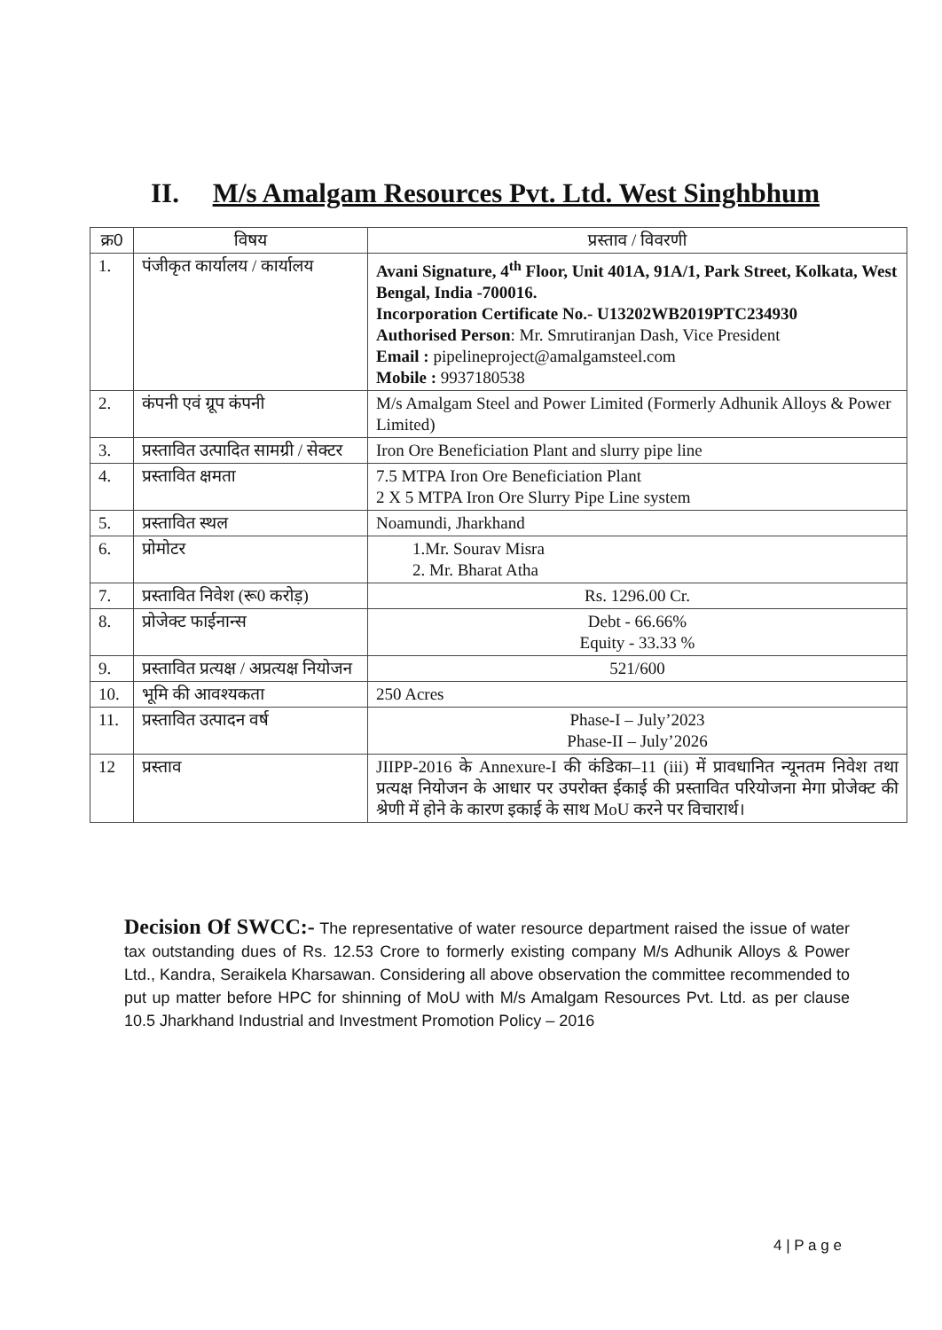II. M/s Amalgam Resources Pvt. Ltd. West Singhbhum
| क्र0 | विषय | प्रस्ताव / विवरणी |
| --- | --- | --- |
| 1. | पंजीकृत कार्यालय / कार्यालय | Avani Signature, 4<sup>th</sup> Floor, Unit 401A, 91A/1, Park Street, Kolkata, West Bengal, India -700016. Incorporation Certificate No.- U13202WB2019PTC234930 Authorised Person : Mr. Smrutiranjan Dash, Vice President Email : pipelineproject@amalgamsteel.com Mobile : 9937180538 |
| 2. | कंपनी एवं ग्रूप कंपनी | M/s Amalgam Steel and Power Limited (Formerly Adhunik Alloys & Power Limited) |
| 3. | प्रस्तावित उत्पादित सामग्री / सेक्टर | Iron Ore Beneficiation Plant and slurry pipe line |
| 4. | प्रस्तावित क्षमता | 7.5 MTPA Iron Ore Beneficiation Plant 2 X 5 MTPA Iron Ore Slurry Pipe Line system |
| 5. | प्रस्तावित स्थल | Noamundi, Jharkhand |
| 6. | प्रोमोटर | 1.Mr. Sourav Misra 2. Mr. Bharat Atha |
| 7. | प्रस्तावित निवेश (रू0 करोड़) | Rs. 1296.00 Cr. |
| 8. | प्रोजेक्ट फाईनान्स | Debt - 66.66% Equity - 33.33 % |
| 9. | प्रस्तावित प्रत्यक्ष / अप्रत्यक्ष नियोजन | 521/600 |
| 10. | भूमि की आवश्यकता | 250 Acres |
| 11. | प्रस्तावित उत्पादन वर्ष | Phase-I – July’2023 Phase-II – July’2026 |
| 12 | प्रस्ताव | JIIPP-2016 के Annexure-I की कंडिका–11 (iii) में प्रावधानित न्यूनतम निवेश तथा प्रत्यक्ष नियोजन के आधार पर उपरोक्त ईकाई की प्रस्तावित परियोजना मेगा प्रोजेक्ट की श्रेणी में होने के कारण इकाई के साथ MoU करने पर विचारार्थ। |
Decision Of SWCC:- The representative of water resource department raised the issue of water tax outstanding dues of Rs. 12.53 Crore to formerly existing company M/s Adhunik Alloys & Power Ltd., Kandra, Seraikela Kharsawan. Considering all above observation the committee recommended to put up matter before HPC for shinning of MoU with M/s Amalgam Resources Pvt. Ltd. as per clause 10.5 Jharkhand Industrial and Investment Promotion Policy – 2016
4 | P a g e